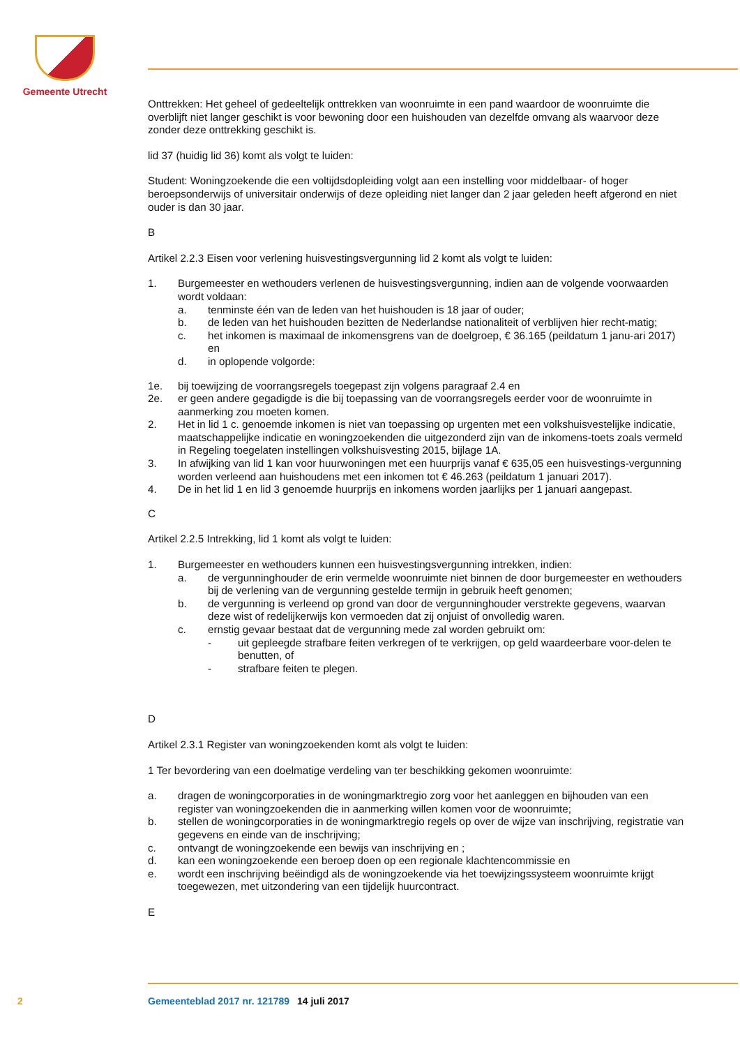Gemeente Utrecht
Onttrekken: Het geheel of gedeeltelijk onttrekken van woonruimte in een pand waardoor de woonruimte die overblijft niet langer geschikt is voor bewoning door een huishouden van dezelfde omvang als waarvoor deze zonder deze onttrekking geschikt is.
lid 37 (huidig lid 36) komt als volgt te luiden:
Student: Woningzoekende die een voltijdsdopleiding volgt aan een instelling voor middelbaar- of hoger beroepsonderwijs of universitair onderwijs of deze opleiding niet langer dan 2 jaar geleden heeft afgerond en niet ouder is dan 30 jaar.
B
Artikel 2.2.3 Eisen voor verlening huisvestingsvergunning lid 2 komt als volgt te luiden:
1. Burgemeester en wethouders verlenen de huisvestingsvergunning, indien aan de volgende voorwaarden wordt voldaan:
a. tenminste één van de leden van het huishouden is 18 jaar of ouder;
b. de leden van het huishouden bezitten de Nederlandse nationaliteit of verblijven hier recht-matig;
c. het inkomen is maximaal de inkomensgrens van de doelgroep, € 36.165 (peildatum 1 janu-ari 2017) en
d. in oplopende volgorde:
1e. bij toewijzing de voorrangsregels toegepast zijn volgens paragraaf 2.4 en
2e. er geen andere gegadigde is die bij toepassing van de voorrangsregels eerder voor de woonruimte in aanmerking zou moeten komen.
2. Het in lid 1 c. genoemde inkomen is niet van toepassing op urgenten met een volkshuisvestelijke indicatie, maatschappelijke indicatie en woningzoekenden die uitgezonderd zijn van de inkomens-toets zoals vermeld in Regeling toegelaten instellingen volkshuisvesting 2015, bijlage 1A.
3. In afwijking van lid 1 kan voor huurwoningen met een huurprijs vanaf € 635,05 een huisvestings-vergunning worden verleend aan huishoudens met een inkomen tot € 46.263 (peildatum 1 januari 2017).
4. De in het lid 1 en lid 3 genoemde huurprijs en inkomens worden jaarlijks per 1 januari aangepast.
C
Artikel 2.2.5 Intrekking, lid 1 komt als volgt te luiden:
1. Burgemeester en wethouders kunnen een huisvestingsvergunning intrekken, indien:
a. de vergunninghouder de erin vermelde woonruimte niet binnen de door burgemeester en wethouders bij de verlening van de vergunning gestelde termijn in gebruik heeft genomen;
b. de vergunning is verleend op grond van door de vergunninghouder verstrekte gegevens, waarvan deze wist of redelijkerwijs kon vermoeden dat zij onjuist of onvolledig waren.
c. ernstig gevaar bestaat dat de vergunning mede zal worden gebruikt om:
- uit gepleegde strafbare feiten verkregen of te verkrijgen, op geld waardeerbare voor-delen te benutten, of
- strafbare feiten te plegen.
D
Artikel 2.3.1 Register van woningzoekenden komt als volgt te luiden:
1 Ter bevordering van een doelmatige verdeling van ter beschikking gekomen woonruimte:
a. dragen de woningcorporaties in de woningmarktregio zorg voor het aanleggen en bijhouden van een register van woningzoekenden die in aanmerking willen komen voor de woonruimte;
b. stellen de woningcorporaties in de woningmarktregio regels op over de wijze van inschrijving, registratie van gegevens en einde van de inschrijving;
c. ontvangt de woningzoekende een bewijs van inschrijving en ;
d. kan een woningzoekende een beroep doen op een regionale klachtencommissie en
e. wordt een inschrijving beëindigd als de woningzoekende via het toewijzingssysteem woonruimte krijgt toegewezen, met uitzondering van een tijdelijk huurcontract.
E
2 Gemeenteblad 2017 nr. 121789 14 juli 2017